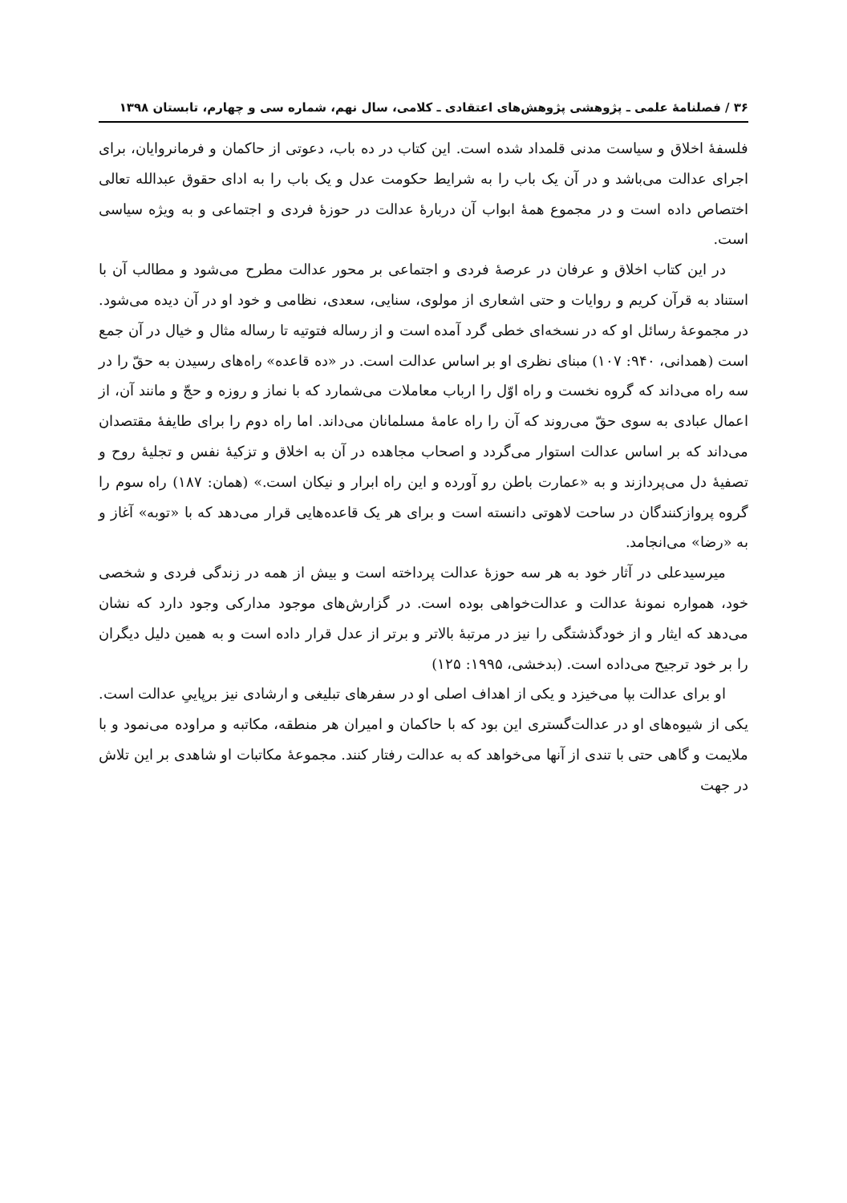۳۶ / فصلنامهٔ علمی ـ پژوهشی پژوهش‌های اعتقادی ـ کلامی، سال نهم، شماره سی و چهارم، تابستان ۱۳۹۸
فلسفهٔ اخلاق و سیاست مدنی قلمداد شده است. این کتاب در ده باب، دعوتی از حاکمان و فرمانروایان، برای اجرای عدالت می‌باشد و در آن یک باب را به شرایط حکومت عدل و یک باب را به ادای حقوق عبدالله تعالی اختصاص داده است و در مجموع همهٔ ابواب آن دربارهٔ عدالت در حوزهٔ فردی و اجتماعی و به ویژه سیاسی است.
در این کتاب اخلاق و عرفان در عرصهٔ فردی و اجتماعی بر محور عدالت مطرح می‌شود و مطالب آن با استناد به قرآن کریم و روایات و حتی اشعاری از مولوی، سنایی، سعدی، نظامی و خود او در آن دیده می‌شود. در مجموعهٔ رسائل او که در نسخه‌ای خطی گرد آمده است و از رساله فتوتیه تا رساله مثال و خیال در آن جمع است (همدانی، ۹۴۰: ۱۰۷) مبنای نظری او بر اساس عدالت است. در «ده قاعده» راه‌های رسیدن به حقّ را در سه راه می‌داند که گروه نخست و راه اوّل را ارباب معاملات می‌شمارد که با نماز و روزه و حجّ و مانند آن، از اعمال عبادی به سوی حقّ می‌روند که آن را راه عامهٔ مسلمانان می‌داند. اما راه دوم را برای طایفهٔ مقتصدان می‌داند که بر اساس عدالت استوار می‌گردد و اصحاب مجاهده در آن به اخلاق و تزکیهٔ نفس و تجلیهٔ روح و تصفیهٔ دل می‌پردازند و به «عمارت باطن رو آورده و این راه ابرار و نیکان است.» (همان: ۱۸۷) راه سوم را گروه پروازکنندگان در ساحت لاهوتی دانسته است و برای هر یک قاعده‌هایی قرار می‌دهد که با «توبه» آغاز و به «رضا» می‌انجامد.
میرسیدعلی در آثار خود به هر سه حوزهٔ عدالت پرداخته است و بیش از همه در زندگی فردی و شخصی خود، همواره نمونهٔ عدالت و عدالت‌خواهی بوده است. در گزارش‌های موجود مدارکی وجود دارد که نشان می‌دهد که ایثار و از خودگذشتگی را نیز در مرتبهٔ بالاتر و برتر از عدل قرار داده است و به همین دلیل دیگران را بر خود ترجیح می‌داده است. (بدخشی، ۱۹۹۵: ۱۲۵)
او برای عدالت بپا می‌خیزد و یکی از اهداف اصلی او در سفرهای تبلیغی و ارشادی نیز برپاییِ عدالت است. یکی از شیوه‌های او در عدالت‌گستری این بود که با حاکمان و امیران هر منطقه، مکاتبه و مراوده می‌نمود و با ملایمت و گاهی حتی با تندی از آنها می‌خواهد که به عدالت رفتار کنند. مجموعهٔ مکاتبات او شاهدی بر این تلاش در جهت